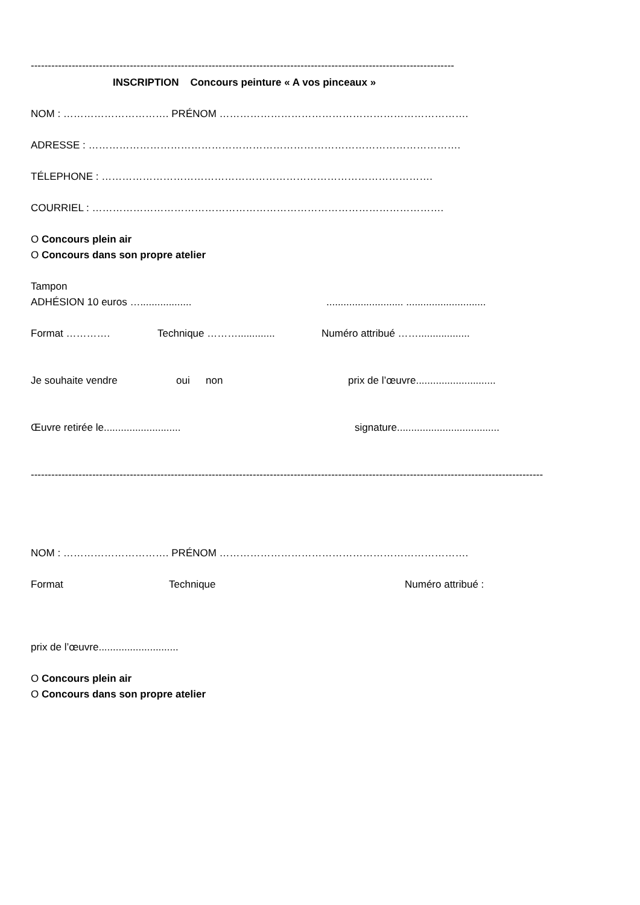----------------------------------------------------------------------------------------------------------------------------
INSCRIPTION Concours peinture « A vos pinceaux »
NOM : …………………………. PRÉNOM ……………………………………………………………….
ADRESSE : ……………………………………………………………………………………………….
TÉLEPHONE : …………………………………………………………………………………….
COURRIEL : ………………………………………………………………………………………….
O Concours plein air
O Concours dans son propre atelier
Tampon
ADHÉSION 10 euros …............................................. ............................
Format …………. Technique ………............. Numéro attribué ……..................
Je souhaite vendre oui non prix de l’œuvre............................
Œuvre retirée le........................... signature....................................
------------------------------------------------------------------------------------------------------------------------------------------------------
NOM : …………………………. PRÉNOM ……………………………………………………………….
Format Technique Numéro attribué :
prix de l’œuvre............................
O Concours plein air
O Concours dans son propre atelier